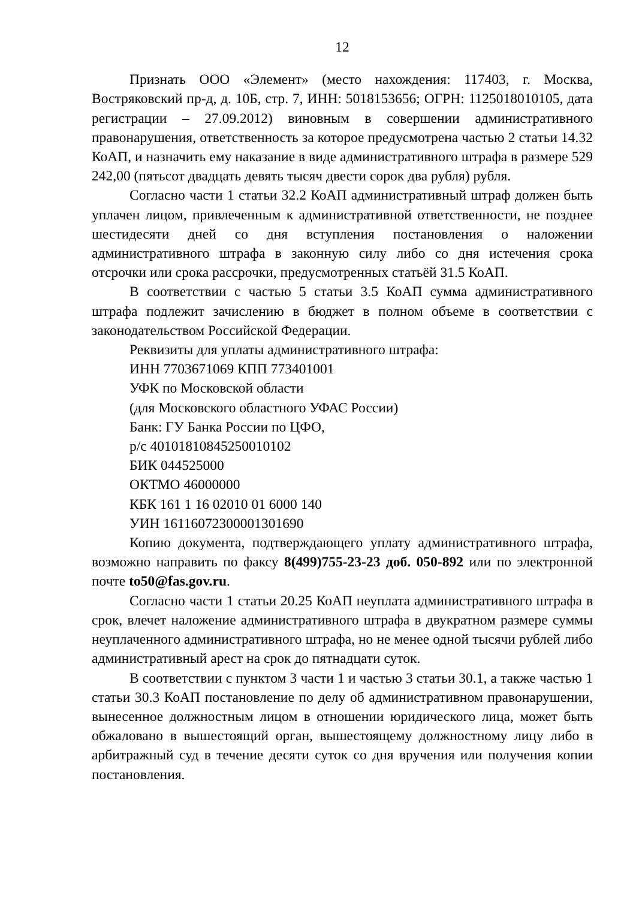12
Признать ООО «Элемент» (место нахождения: 117403, г. Москва, Востряковский пр-д, д. 10Б, стр. 7, ИНН: 5018153656; ОГРН: 1125018010105, дата регистрации – 27.09.2012) виновным в совершении административного правонарушения, ответственность за которое предусмотрена частью 2 статьи 14.32 КоАП, и назначить ему наказание в виде административного штрафа в размере 529 242,00 (пятьсот двадцать девять тысяч двести сорок два рубля) рубля.
Согласно части 1 статьи 32.2 КоАП административный штраф должен быть уплачен лицом, привлеченным к административной ответственности, не позднее шестидесяти дней со дня вступления постановления о наложении административного штрафа в законную силу либо со дня истечения срока отсрочки или срока рассрочки, предусмотренных статьёй 31.5 КоАП.
В соответствии с частью 5 статьи 3.5 КоАП сумма административного штрафа подлежит зачислению в бюджет в полном объеме в соответствии с законодательством Российской Федерации.
Реквизиты для уплаты административного штрафа:
ИНН 7703671069 КПП 773401001
УФК по Московской области
(для Московского областного УФАС России)
Банк: ГУ Банка России по ЦФО,
р/с 40101810845250010102
БИК 044525000
ОКТМО 46000000
КБК 161 1 16 02010 01 6000 140
УИН 16116072300001301690
Копию документа, подтверждающего уплату административного штрафа, возможно направить по факсу 8(499)755-23-23 доб. 050-892 или по электронной почте to50@fas.gov.ru.
Согласно части 1 статьи 20.25 КоАП неуплата административного штрафа в срок, влечет наложение административного штрафа в двукратном размере суммы неуплаченного административного штрафа, но не менее одной тысячи рублей либо административный арест на срок до пятнадцати суток.
В соответствии с пунктом 3 части 1 и частью 3 статьи 30.1, а также частью 1 статьи 30.3 КоАП постановление по делу об административном правонарушении, вынесенное должностным лицом в отношении юридического лица, может быть обжаловано в вышестоящий орган, вышестоящему должностному лицу либо в арбитражный суд в течение десяти суток со дня вручения или получения копии постановления.